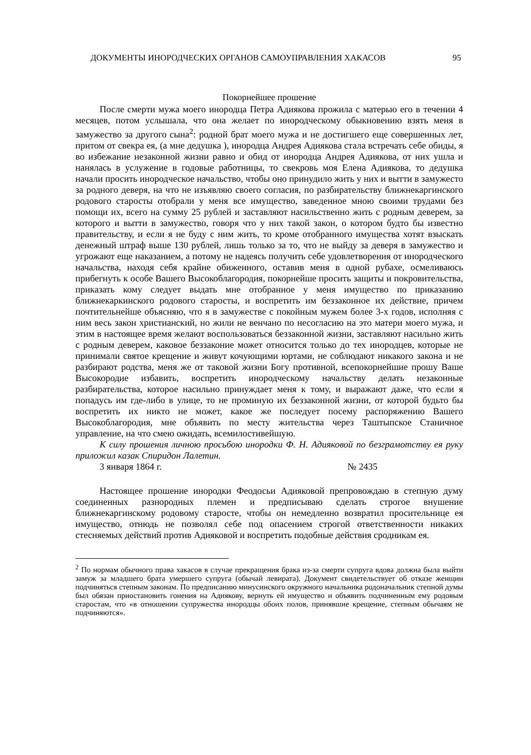ДОКУМЕНТЫ ИНОРОДЧЕСКИХ ОРГАНОВ САМОУПРАВЛЕНИЯ ХАКАСОВ 95
Покорнейшее прошение
После смерти мужа моего инородца Петра Адиякова прожила с матерью его в течении 4 месяцев, потом услышала, что она желает по инородческому обыкновению взять меня в замужество за другого сына<sup>2</sup>: родной брат моего мужа и не достигшего еще совершенных лет, притом от свекра ея, (а мне дедушка ), инородца Андрея Адиякова стала встречать себе обиды, я во избежание незаконной жизни равно и обид от инородца Андрея Адиякова, от них ушла и нанялась в услужение в годовые работницы, то свекровь моя Елена Адиякова, то дедушка начали просить инородческое начальство, чтобы оно принудило жить у них и вытти в замужесто за родного деверя, на что не изъявляю своего согласия, по разбирательству ближнекаргинского родового старосты отобрали у меня все имущество, заведенное мною своими трудами без помощи их, всего на сумму 25 рублей и заставляют насильственно жить с родным деверем, за которого и вытти в замужество, говоря что у них такой закон, о котором будто бы известно правительству, и если я не буду с ним жить, то кроме отобранного имущества хотят взыскать денежный штраф выше 130 рублей, лишь только за то, что не выйду за деверя в замужество и угрожают еще наказанием, а потому не надеясь получить себе удовлетворения от инородческого начальства, находя себя крайне обиженного, оставив меня в одной рубахе, осмеливаюсь прибегнуть к особе Вашего Высокоблагородия, покорнейше просить защиты и покровительства, приказать кому следует выдать мне отобранное у меня имущество по приказанию ближнекаркинского родового старосты, и воспретить им беззаконное их действие, причем почтительнейше объясняю, что я в замужестве с покойным мужем более 3-х годов, исполняя с ним весь закон христианский, но жили не венчано по несогласию на это матери моего мужа, и этим в настоящее время желают воспользоваться беззаконной жизни, заставляют насильно жить с родным деверем, каковое беззаконие может относится только до тех инородцев, которые не принимали святое крещение и живут кочующими юртами, не соблюдают никакого закона и не разбирают родства, меня же от таковой жизни Богу противной, всепокорнейшие прошу Ваше Высокородие избавить, воспретить инородческому начальству делать незаконные разбирательства, которое насильно принуждает меня к тому, и выражают даже, что если я попадусь им где-либо в улице, то не проминую их беззаконной жизни, от которой будьто бы воспретить их никто не может, какое же последует посему распоряжению Вашего Высокоблагородия, мне объявить по месту жительства через Таштыпское Станичное управление, на что смею ожидать, всемилостивейшую.
К силу прошения личною просьбою инородки Ф. Н. Адияковой по безграмотству ея руку приложил казак Спиридон Лалетин.
3 января 1864 г. № 2435
Настоящее прошение инородки Феодосьи Адияковой препровождаю в степную думу соединенных разнородных племен и предписываю сделать строгое внушение ближнекаргинскому родовому старосте, чтобы он немедленно возвратил просительнице ея имущество, отнюдь не позволял себе под опасением строгой ответственности никаких стесняемых действий против Адияковой и воспретить подобные действия сродникам ея.
<sup>2</sup> По нормам обычного права хакасов в случае прекращения брака из-за смерти супруга вдова должна была выйти замуж за младшего брата умершего супруга (обычай левирата). Документ свидетельствует об отказе женщин подчиняться степным законам. По предписанию минусинского окружного начальника родоначальник степной думы был обязан приостановить гонения на Адиякову, вернуть ей имущество и объявить подчиненным ему родовым старостам, что «в отношении супружества инородцы обоих полов, принявшие крещение, степным обычаям не подчиняются».